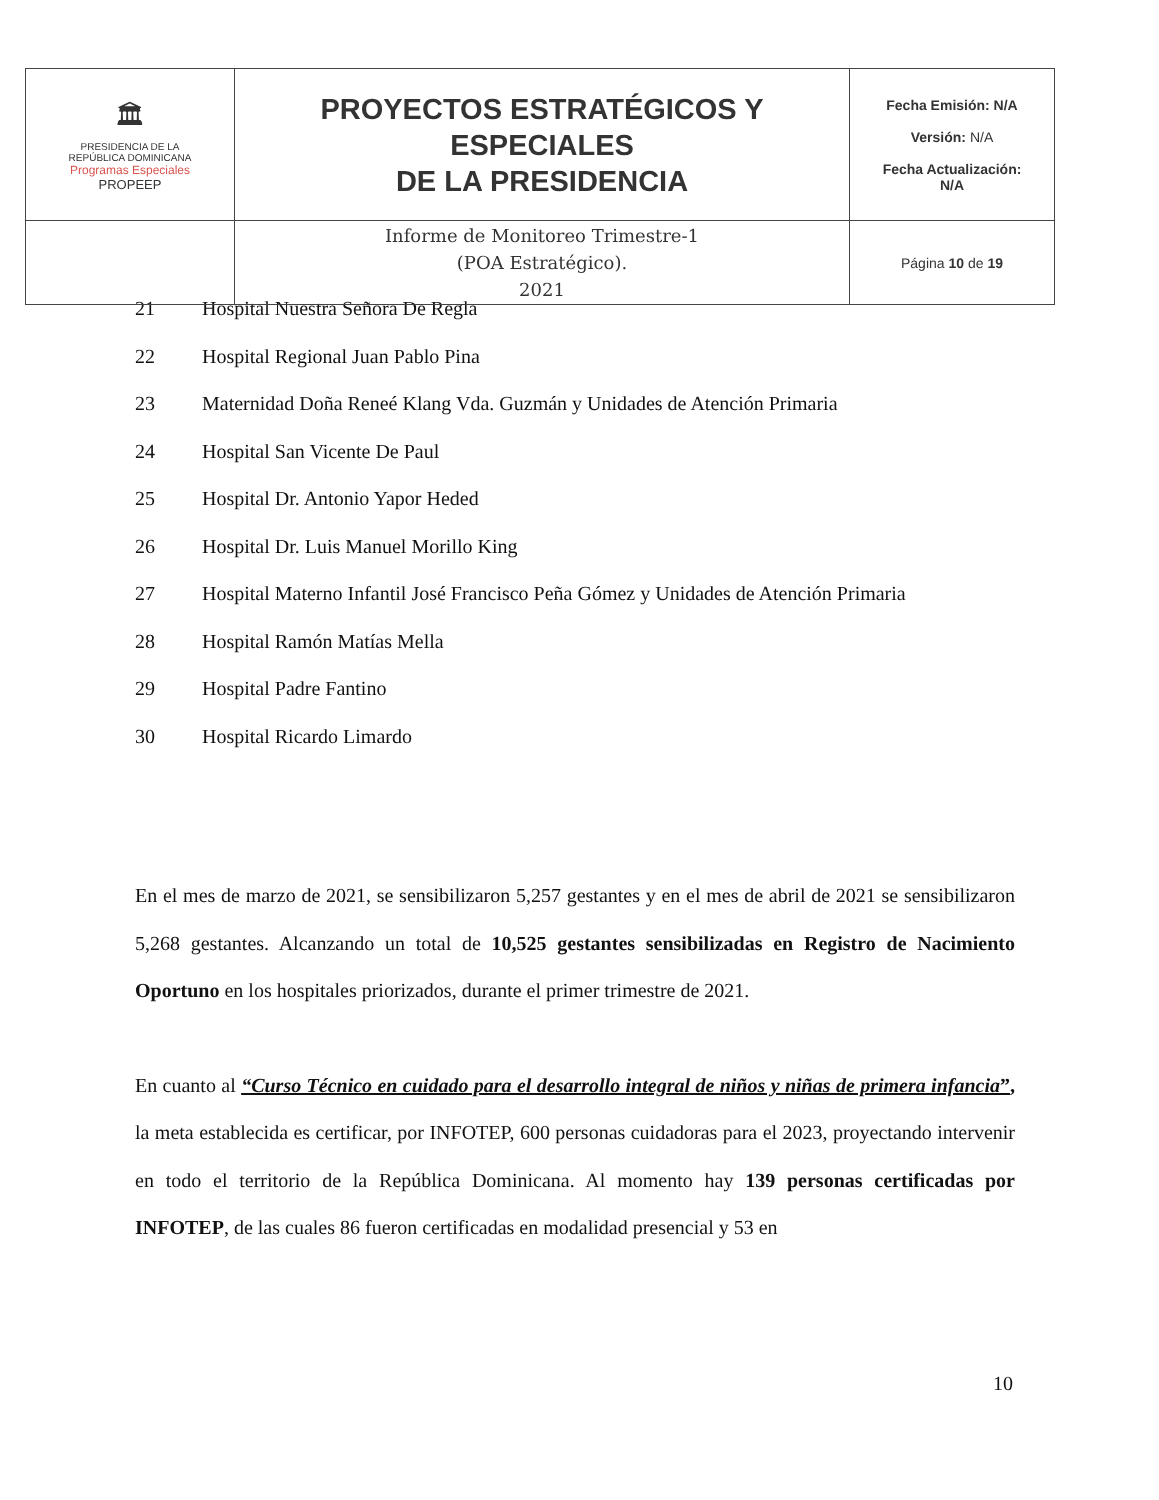| 🏛 PRESIDENCIA DE LA REPÚBLICA DOMINICANA Programas Especiales PROPEEP | PROYECTOS ESTRATÉGICOS Y ESPECIALES DE LA PRESIDENCIA | Fecha Emisión: N/A Versión: N/A Fecha Actualización: N/A |
| | Informe de Monitoreo Trimestre-1 (POA Estratégico). 2021 | Página 10 de 19 |
21 Hospital Nuestra Señora De Regla
22 Hospital Regional Juan Pablo Pina
23 Maternidad Doña Reneé Klang Vda. Guzmán y Unidades de Atención Primaria
24 Hospital San Vicente De Paul
25 Hospital Dr. Antonio Yapor Heded
26 Hospital Dr. Luis Manuel Morillo King
27 Hospital Materno Infantil José Francisco Peña Gómez y Unidades de Atención Primaria
28 Hospital Ramón Matías Mella
29 Hospital Padre Fantino
30 Hospital Ricardo Limardo
En el mes de marzo de 2021, se sensibilizaron 5,257 gestantes y en el mes de abril de 2021 se sensibilizaron 5,268 gestantes. Alcanzando un total de 10,525 gestantes sensibilizadas en Registro de Nacimiento Oportuno en los hospitales priorizados, durante el primer trimestre de 2021.
En cuanto al “Curso Técnico en cuidado para el desarrollo integral de niños y niñas de primera infancia”, la meta establecida es certificar, por INFOTEP, 600 personas cuidadoras para el 2023, proyectando intervenir en todo el territorio de la República Dominicana. Al momento hay 139 personas certificadas por INFOTEP, de las cuales 86 fueron certificadas en modalidad presencial y 53 en
10